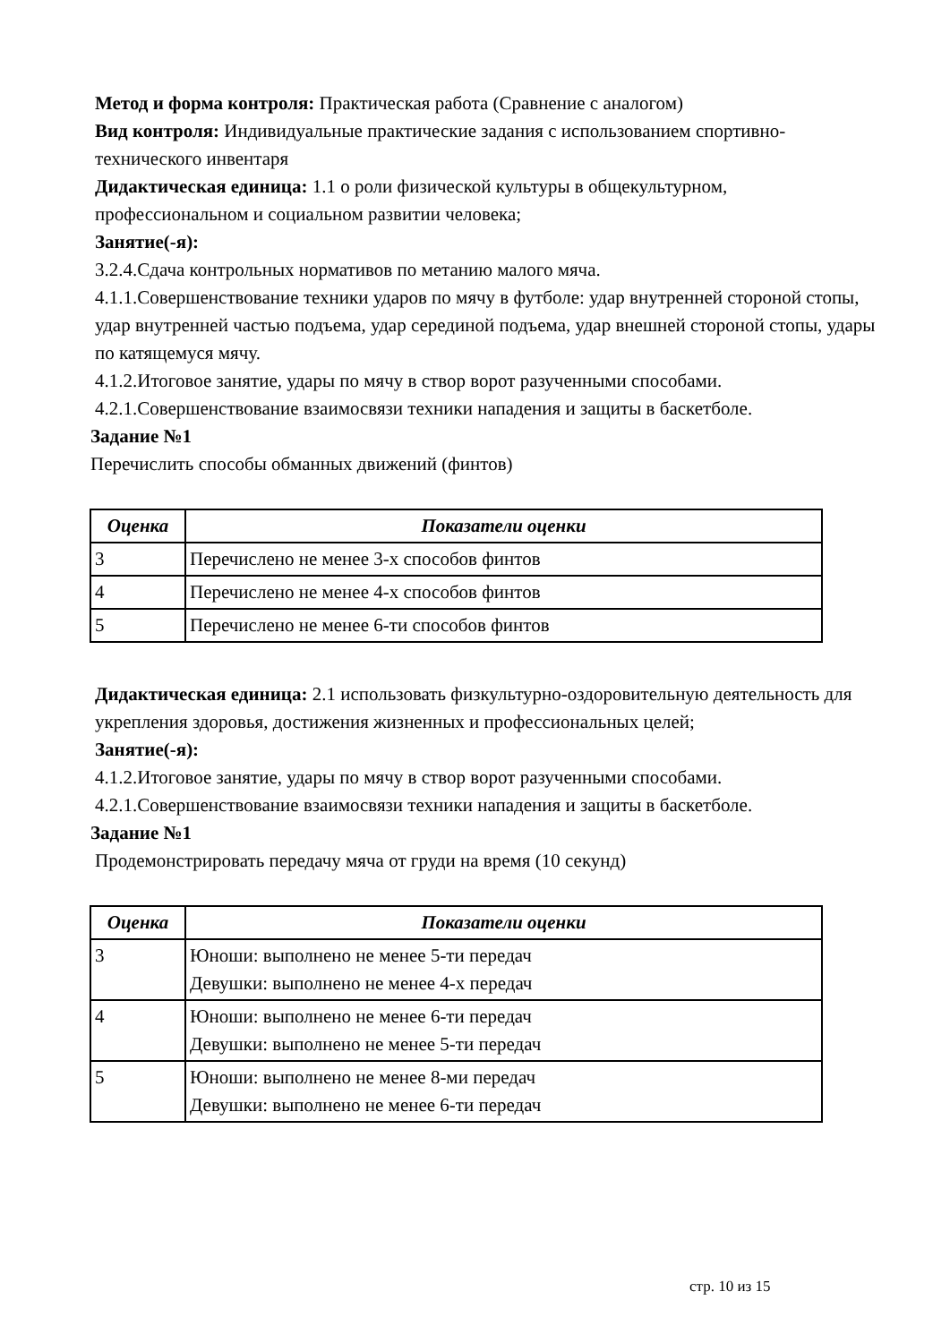Метод и форма контроля: Практическая работа (Сравнение с аналогом)
Вид контроля: Индивидуальные практические задания с использованием спортивно-технического инвентаря
Дидактическая единица: 1.1 о роли физической культуры в общекультурном, профессиональном и социальном развитии человека;
Занятие(-я):
3.2.4.Сдача контрольных нормативов по метанию малого мяча.
4.1.1.Совершенствование техники ударов по мячу в футболе: удар внутренней стороной стопы, удар внутренней частью подъема, удар серединой подъема, удар внешней стороной стопы, удары по катящемуся мячу.
4.1.2.Итоговое занятие, удары по мячу в створ ворот разученными способами.
4.2.1.Совершенствование взаимосвязи техники нападения и защиты в баскетболе.
Задание №1
Перечислить способы обманных движений (финтов)
| Оценка | Показатели оценки |
| --- | --- |
| 3 | Перечислено не менее 3-х способов финтов |
| 4 | Перечислено не менее 4-х способов финтов |
| 5 | Перечислено не менее 6-ти способов финтов |
Дидактическая единица: 2.1 использовать физкультурно-оздоровительную деятельность для укрепления здоровья, достижения жизненных и профессиональных целей;
Занятие(-я):
4.1.2.Итоговое занятие, удары по мячу в створ ворот разученными способами.
4.2.1.Совершенствование взаимосвязи техники нападения и защиты в баскетболе.
Задание №1
Продемонстрировать передачу мяча от груди на время (10 секунд)
| Оценка | Показатели оценки |
| --- | --- |
| 3 | Юноши: выполнено не менее 5-ти передач Девушки: выполнено не менее 4-х передач |
| 4 | Юноши: выполнено не менее 6-ти передач Девушки: выполнено не менее 5-ти передач |
| 5 | Юноши: выполнено не менее 8-ми передач Девушки: выполнено не менее 6-ти передач |
стр. 10 из 15